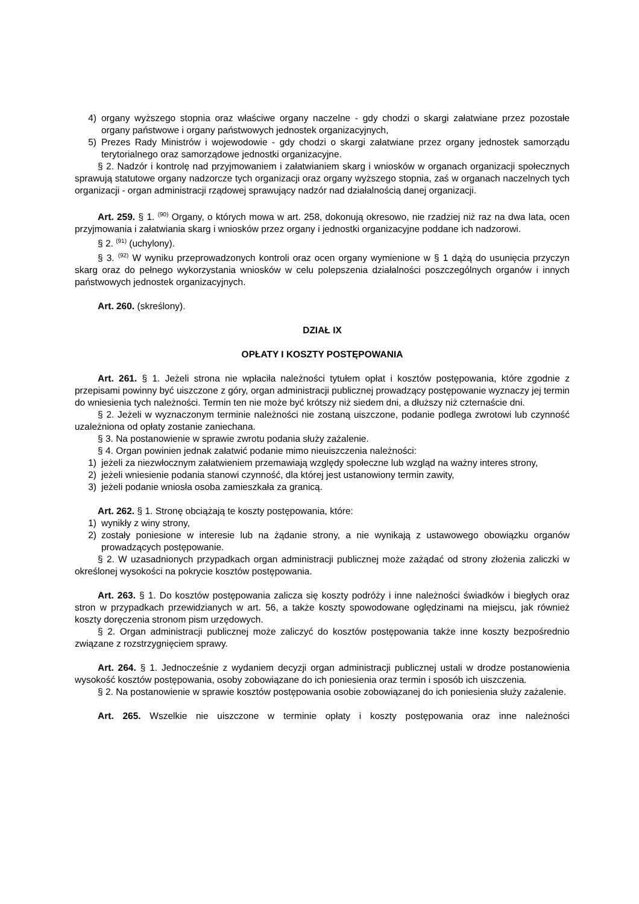4) organy wyższego stopnia oraz właściwe organy naczelne - gdy chodzi o skargi załatwiane przez pozostałe organy państwowe i organy państwowych jednostek organizacyjnych,
5) Prezes Rady Ministrów i wojewodowie - gdy chodzi o skargi załatwiane przez organy jednostek samorządu terytorialnego oraz samorządowe jednostki organizacyjne.
§ 2. Nadzór i kontrolę nad przyjmowaniem i załatwianiem skarg i wniosków w organach organizacji społecznych sprawują statutowe organy nadzorcze tych organizacji oraz organy wyższego stopnia, zaś w organach naczelnych tych organizacji - organ administracji rządowej sprawujący nadzór nad działalnością danej organizacji.
Art. 259. § 1. <sup>(90)</sup> Organy, o których mowa w art. 258, dokonują okresowo, nie rzadziej niż raz na dwa lata, ocen przyjmowania i załatwiania skarg i wniosków przez organy i jednostki organizacyjne poddane ich nadzorowi.
§ 2. <sup>(91)</sup> (uchylony).
§ 3. <sup>(92)</sup> W wyniku przeprowadzonych kontroli oraz ocen organy wymienione w § 1 dążą do usunięcia przyczyn skarg oraz do pełnego wykorzystania wniosków w celu polepszenia działalności poszczególnych organów i innych państwowych jednostek organizacyjnych.
Art. 260. (skreślony).
DZIAŁ IX
OPŁATY I KOSZTY POSTĘPOWANIA
Art. 261. § 1. Jeżeli strona nie wpłaciła należności tytułem opłat i kosztów postępowania, które zgodnie z przepisami powinny być uiszczone z góry, organ administracji publicznej prowadzący postępowanie wyznaczy jej termin do wniesienia tych należności. Termin ten nie może być krótszy niż siedem dni, a dłuższy niż czternaście dni.
§ 2. Jeżeli w wyznaczonym terminie należności nie zostaną uiszczone, podanie podlega zwrotowi lub czynność uzależniona od opłaty zostanie zaniechana.
§ 3. Na postanowienie w sprawie zwrotu podania służy zażalenie.
§ 4. Organ powinien jednak załatwić podanie mimo nieuiszczenia należności:
1) jeżeli za niezwłocznym załatwieniem przemawiają względy społeczne lub wzgląd na ważny interes strony,
2) jeżeli wniesienie podania stanowi czynność, dla której jest ustanowiony termin zawity,
3) jeżeli podanie wniosła osoba zamieszkała za granicą.
Art. 262. § 1. Stronę obciążają te koszty postępowania, które:
1) wynikły z winy strony,
2) zostały poniesione w interesie lub na żądanie strony, a nie wynikają z ustawowego obowiązku organów prowadzących postępowanie.
§ 2. W uzasadnionych przypadkach organ administracji publicznej może zażądać od strony złożenia zaliczki w określonej wysokości na pokrycie kosztów postępowania.
Art. 263. § 1. Do kosztów postępowania zalicza się koszty podróży i inne należności świadków i biegłych oraz stron w przypadkach przewidzianych w art. 56, a także koszty spowodowane oględzinami na miejscu, jak również koszty doręczenia stronom pism urzędowych.
§ 2. Organ administracji publicznej może zaliczyć do kosztów postępowania także inne koszty bezpośrednio związane z rozstrzygnięciem sprawy.
Art. 264. § 1. Jednocześnie z wydaniem decyzji organ administracji publicznej ustali w drodze postanowienia wysokość kosztów postępowania, osoby zobowiązane do ich poniesienia oraz termin i sposób ich uiszczenia.
§ 2. Na postanowienie w sprawie kosztów postępowania osobie zobowiązanej do ich poniesienia służy zażalenie.
Art. 265. Wszelkie nie uiszczone w terminie opłaty i koszty postępowania oraz inne należności